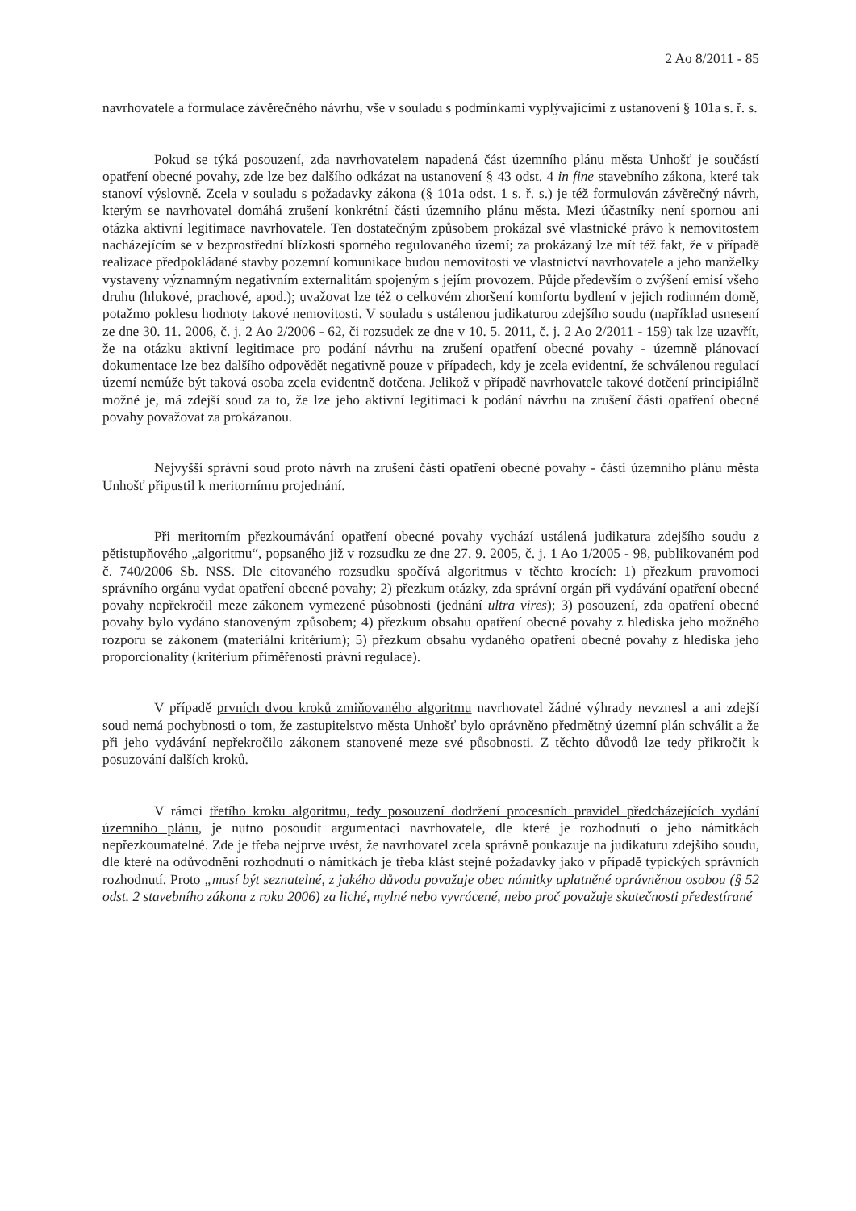2 Ao 8/2011 - 85
navrhovatele a formulace závěrečného návrhu, vše v souladu s podmínkami vyplývajícími z ustanovení § 101a s. ř. s.
Pokud se týká posouzení, zda navrhovatelem napadená část územního plánu města Unhošť je součástí opatření obecné povahy, zde lze bez dalšího odkázat na ustanovení § 43 odst. 4 in fine stavebního zákona, které tak stanoví výslovně. Zcela v souladu s požadavky zákona (§ 101a odst. 1 s. ř. s.) je též formulován závěrečný návrh, kterým se navrhovatel domáhá zrušení konkrétní části územního plánu města. Mezi účastníky není spornou ani otázka aktivní legitimace navrhovatele. Ten dostatečným způsobem prokázal své vlastnické právo k nemovitostem nacházejícím se v bezprostřední blízkosti sporného regulovaného území; za prokázaný lze mít též fakt, že v případě realizace předpokládané stavby pozemní komunikace budou nemovitosti ve vlastnictví navrhovatele a jeho manželky vystaveny významným negativním externalitám spojeným s jejím provozem. Půjde především o zvýšení emisí všeho druhu (hlukové, prachové, apod.); uvažovat lze též o celkovém zhoršení komfortu bydlení v jejich rodinném domě, potažmo poklesu hodnoty takové nemovitosti. V souladu s ustálenou judikaturou zdejšího soudu (například usnesení ze dne 30. 11. 2006, č. j. 2 Ao 2/2006 - 62, či rozsudek ze dne v 10. 5. 2011, č. j. 2 Ao 2/2011 - 159) tak lze uzavřít, že na otázku aktivní legitimace pro podání návrhu na zrušení opatření obecné povahy - územně plánovací dokumentace lze bez dalšího odpovědět negativně pouze v případech, kdy je zcela evidentní, že schválenou regulací území nemůže být taková osoba zcela evidentně dotčena. Jelikož v případě navrhovatele takové dotčení principiálně možné je, má zdejší soud za to, že lze jeho aktivní legitimaci k podání návrhu na zrušení části opatření obecné povahy považovat za prokázanou.
Nejvyšší správní soud proto návrh na zrušení části opatření obecné povahy - části územního plánu města Unhošť připustil k meritornímu projednání.
Při meritorním přezkoumávání opatření obecné povahy vychází ustálená judikatura zdejšího soudu z pětistupňového „algoritmu“, popsaného již v rozsudku ze dne 27. 9. 2005, č. j. 1 Ao 1/2005 - 98, publikovaném pod č. 740/2006 Sb. NSS. Dle citovaného rozsudku spočívá algoritmus v těchto krocích: 1) přezkum pravomoci správního orgánu vydat opatření obecné povahy; 2) přezkum otázky, zda správní orgán při vydávání opatření obecné povahy nepřekročil meze zákonem vymezené působnosti (jednání ultra vires); 3) posouzení, zda opatření obecné povahy bylo vydáno stanoveným způsobem; 4) přezkum obsahu opatření obecné povahy z hlediska jeho možného rozporu se zákonem (materiální kritérium); 5) přezkum obsahu vydaného opatření obecné povahy z hlediska jeho proporcionality (kritérium přiměřenosti právní regulace).
V případě prvních dvou kroků zmiňovaného algoritmu navrhovatel žádné výhrady nevznesl a ani zdejší soud nemá pochybnosti o tom, že zastupitelstvo města Unhošť bylo oprávněno předmětný územní plán schválit a že při jeho vydávání nepřekročilo zákonem stanovené meze své působnosti. Z těchto důvodů lze tedy přikročit k posuzování dalších kroků.
V rámci třetího kroku algoritmu, tedy posouzení dodržení procesních pravidel předcházejících vydání územního plánu, je nutno posoudit argumentaci navrhovatele, dle které je rozhodnutí o jeho námitkách nepřezkoumatelné. Zde je třeba nejprve uvést, že navrhovatel zcela správně poukazuje na judikaturu zdejšího soudu, dle které na odůvodnění rozhodnutí o námitkách je třeba klást stejné požadavky jako v případě typických správních rozhodnutí. Proto „musí být seznatelné, z jakého důvodu považuje obec námitky uplatněné oprávněnou osobou (§ 52 odst. 2 stavebního zákona z roku 2006) za liché, mylné nebo vyvrácené, nebo proč považuje skutečnosti předestírané